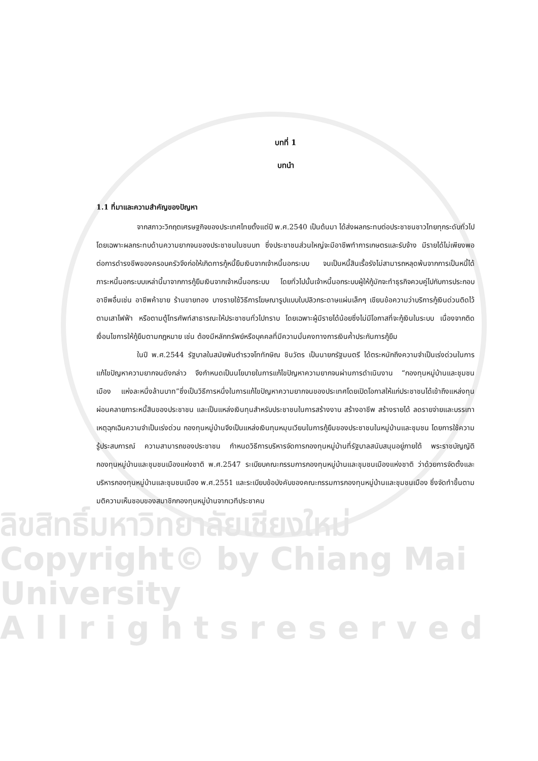ลิขสิทธิ์มหาวิทยาลัยเชียงใหม่
Copyright© by Chiang Mai University
A l l r i g h t s r e s e r v e d
บทที่ 1
บทนำ
1.1 ที่มาและความสำคัญของปัญหา
จากสภาวะวิกฤตเศรษฐกิจของประเทศไทยตั้งแต่ปี พ.ศ.2540 เป็นต้นมา ได้ส่งผลกระทบต่อประชาชนชาวไทยทุกระดับทั่วไป โดยเฉพาะผลกระทบด้านความยากจนของประชาชนในชนบท ซึ่งประชาชนส่วนใหญ่จะมีอาชีพทำการเกษตรและรับจ้าง มีรายได้ไม่เพียงพอต่อการดำรงชีพของครอบครัวจึงก่อให้เกิดการกู้หนี้ยืมเงินจากเจ้าหนี้นอกระบบ จนเป็นหนี้สินเรื้อรังไม่สามารถหลุดพ้นจากการเป็นหนี้ได้ ภาระหนี้นอกระบบเหล่านี้มาจากการกู้ยืมเงินจากเจ้าหนี้นอกระบบ โดยทั่วไปนั้นเจ้าหนี้นอกระบบผู้ให้กู้มักจะทำธุรกิจควบคู่ไปกับการประกอบอาชีพอื่นเช่น อาชีพค้าขาย ร้านขายทอง บางรายใช้วิธีการโฆษณารูปแบบใบปลิวกระดาษแผ่นเล็กๆ เขียนข้อความว่าบริการกู้เงินด่วนติดไว้ตามเสาไฟฟ้า หรือตามตู้โทรศัพท์สาธารณะให้ประชาชนทั่วไปทราบ โดยเฉพาะผู้มีรายได้น้อยซึ่งไม่มีโอกาสที่จะกู้เงินในระบบ เนื่องจากติดเงื่อนไขการให้กู้ยืมตามกฎหมาย เช่น ต้องมีหลักทรัพย์หรือบุคคลที่มีความมั่นคงทางการเงินค้ำประกันการกู้ยืม
ในปี พ.ศ.2544 รัฐบาลในสมัยพันตำรวจโททักษิณ ชินวัตร เป็นนายกรัฐมนตรี ได้ตระหนักถึงความจำเป็นเร่งด่วนในการแก้ไขปัญหาความยากจนดังกล่าว จึงกำหนดเป็นนโยบายในการแก้ไขปัญหาความยากจนผ่านการดำเนินงาน “กองทุนหมู่บ้านและชุมชนเมือง แห่งละหนึ่งล้านบาท”ซึ่งเป็นวิธีการหนึ่งในการแก้ไขปัญหาความยากจนของประเทศโดยเปิดโอกาสให้แก่ประชาชนได้เข้าถึงแหล่งทุนผ่อนคลายภาระหนี้สินของประชาชน และเป็นแหล่งเงินทุนสำหรับประชาชนในการสร้างงาน สร้างอาชีพ สร้างรายได้ ลดรายจ่ายและบรรเทาเหตุฉุกเฉินความจำเป็นเร่งด่วน กองทุนหมู่บ้านจึงเป็นแหล่งเงินทุนหมุนเวียนในการกู้ยืมของประชาชนในหมู่บ้านและชุมชน โดยการใช้ความรู้ประสบการณ์ ความสามารถของประชาชน กำหนดวิธีการบริหารจัดการกองทุนหมู่บ้านที่รัฐบาลสนับสนุนอยู่ภายใต้ พระราชบัญญัติกองทุนหมู่บ้านและชุมชนเมืองแห่งชาติ พ.ศ.2547 ระเบียบคณะกรรมการกองทุนหมู่บ้านและชุมชนเมืองแห่งชาติ ว่าด้วยการจัดตั้งและบริหารกองทุนหมู่บ้านและชุมชนเมือง พ.ศ.2551 และระเบียบข้อบังคับของคณะกรรมการกองทุนหมู่บ้านและชุมชนเมือง ซึ่งจัดทำขึ้นตามมติความเห็นชอบของสมาชิกกองทุนหมู่บ้านจากเวทีประชาคม